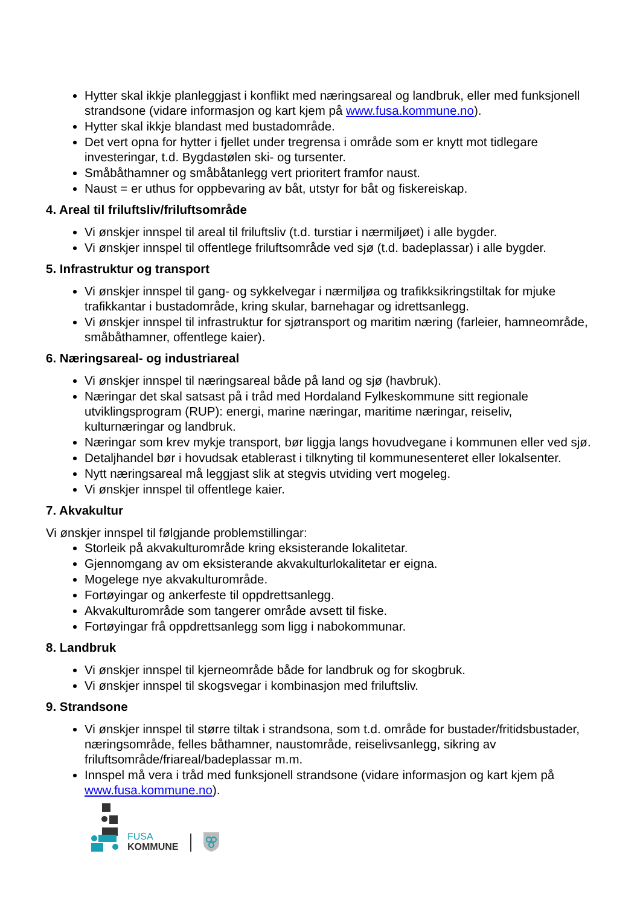Hytter skal ikkje planleggjast i konflikt med næringsareal og landbruk, eller med funksjonell strandsone (vidare informasjon og kart kjem på www.fusa.kommune.no).
Hytter skal ikkje blandast med bustadområde.
Det vert opna for hytter i fjellet under tregrensa i område som er knytt mot tidlegare investeringar, t.d. Bygdastølen ski- og tursenter.
Småbåthamner og småbåtanlegg vert prioritert framfor naust.
Naust = er uthus for oppbevaring av båt, utstyr for båt og fiskereiskap.
4. Areal til friluftsliv/friluftsområde
Vi ønskjer innspel til areal til friluftsliv (t.d. turstiar i nærmiljøet) i alle bygder.
Vi ønskjer innspel til offentlege friluftsområde ved sjø (t.d. badeplassar) i alle bygder.
5. Infrastruktur og transport
Vi ønskjer innspel til gang- og sykkelvegar i nærmiljøa og trafikksikringstiltak for mjuke trafikkantar i bustadområde, kring skular, barnehagar og idrettsanlegg.
Vi ønskjer innspel til infrastruktur for sjøtransport og maritim næring (farleier, hamneområde, småbåthamner, offentlege kaier).
6. Næringsareal- og industriareal
Vi ønskjer innspel til næringsareal både på land og sjø (havbruk).
Næringar det skal satsast på i tråd med Hordaland Fylkeskommune sitt regionale utviklingsprogram (RUP): energi, marine næringar, maritime næringar, reiseliv, kulturnæringar og landbruk.
Næringar som krev mykje transport, bør liggja langs hovudvegane i kommunen eller ved sjø.
Detaljhandel bør i hovudsak etablerast i tilknyting til kommunesenteret eller lokalsenter.
Nytt næringsareal må leggjast slik at stegvis utviding vert mogeleg.
Vi ønskjer innspel til offentlege kaier.
7. Akvakultur
Vi ønskjer innspel til følgjande problemstillingar:
Storleik på akvakulturområde kring eksisterande lokalitetar.
Gjennomgang av om eksisterande akvakulturlokalitetar er eigna.
Mogelege nye akvakulturområde.
Fortøyingar og ankerfeste til oppdrettsanlegg.
Akvakulturområde som tangerer område avsett til fiske.
Fortøyingar frå oppdrettsanlegg som ligg i nabokommunar.
8. Landbruk
Vi ønskjer innspel til kjerneområde både for landbruk og for skogbruk.
Vi ønskjer innspel til skogsvegar i kombinasjon med friluftsliv.
9. Strandsone
Vi ønskjer innspel til større tiltak i strandsona, som t.d. område for bustader/fritidsbustader, næringsområde, felles båthamner, naustområde, reiselivsanlegg, sikring av friluftsområde/friareal/badeplassar m.m.
Innspel må vera i tråd med funksjonell strandsone (vidare informasjon og kart kjem på www.fusa.kommune.no).
FUSA
KOMMUNE